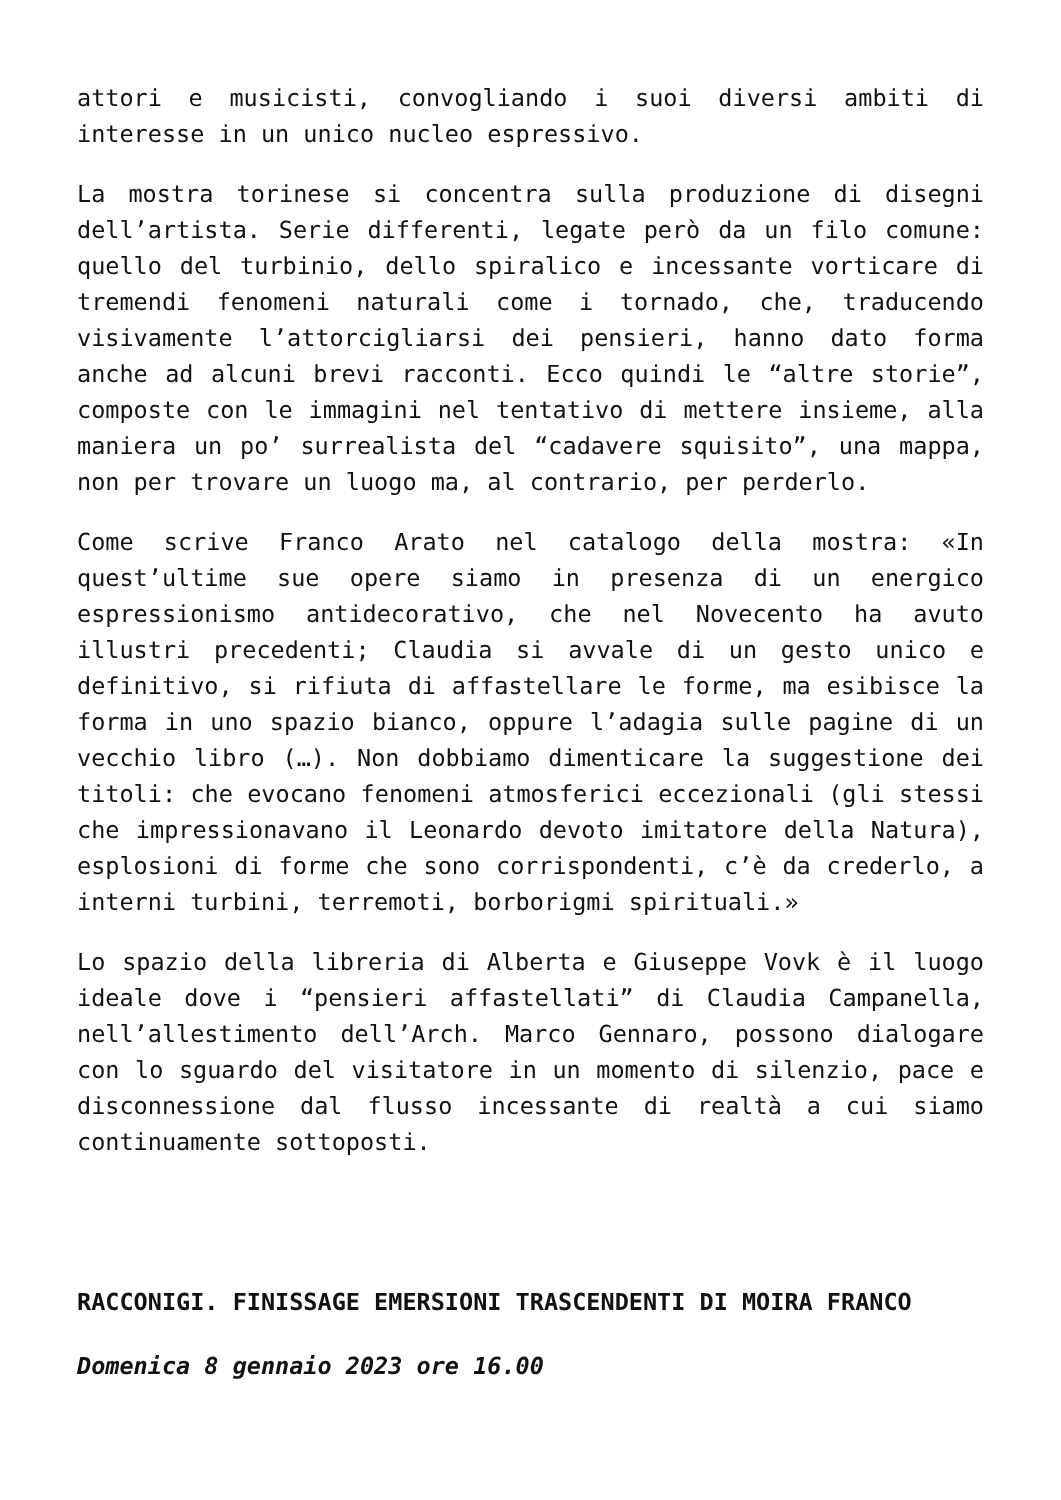attori e musicisti, convogliando i suoi diversi ambiti di interesse in un unico nucleo espressivo.
La mostra torinese si concentra sulla produzione di disegni dell’artista. Serie differenti, legate però da un filo comune: quello del turbinio, dello spiralico e incessante vorticare di tremendi fenomeni naturali come i tornado, che, traducendo visivamente l’attorcigliarsi dei pensieri, hanno dato forma anche ad alcuni brevi racconti. Ecco quindi le “altre storie”, composte con le immagini nel tentativo di mettere insieme, alla maniera un po’ surrealista del “cadavere squisito”, una mappa, non per trovare un luogo ma, al contrario, per perderlo.
Come scrive Franco Arato nel catalogo della mostra: «In quest’ultime sue opere siamo in presenza di un energico espressionismo antidecorativo, che nel Novecento ha avuto illustri precedenti; Claudia si avvale di un gesto unico e definitivo, si rifiuta di affastellare le forme, ma esibisce la forma in uno spazio bianco, oppure l’adagia sulle pagine di un vecchio libro (…). Non dobbiamo dimenticare la suggestione dei titoli: che evocano fenomeni atmosferici eccezionali (gli stessi che impressionavano il Leonardo devoto imitatore della Natura), esplosioni di forme che sono corrispondenti, c’è da crederlo, a interni turbini, terremoti, borborigmi spirituali.»
Lo spazio della libreria di Alberta e Giuseppe Vovk è il luogo ideale dove i “pensieri affastellati” di Claudia Campanella, nell’allestimento dell’Arch. Marco Gennaro, possono dialogare con lo sguardo del visitatore in un momento di silenzio, pace e disconnessione dal flusso incessante di realtà a cui siamo continuamente sottoposti.
RACCONIGI. FINISSAGE EMERSIONI TRASCENDENTI DI MOIRA FRANCO
Domenica 8 gennaio 2023 ore 16.00